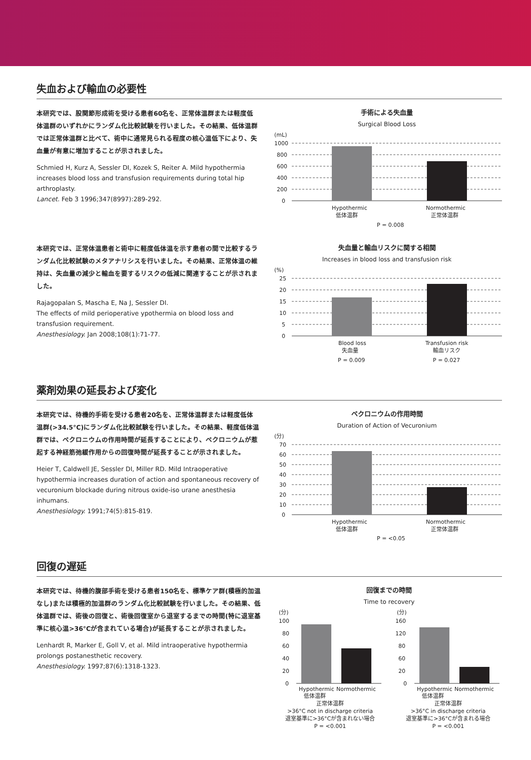失血および輸血の必要性
本研究では、股関節形成術を受ける患者60名を、正常体温群または軽度低体温群のいずれかにランダム化比較試験を行いました。その結果、低体温群では正常体温群と比べて、術中に通常見られる程度の核心温低下により、失血量が有意に増加することが示されました。
Schmied H, Kurz A, Sessler DI, Kozek S, Reiter A. Mild hypothermia increases blood loss and transfusion requirements during total hip arthroplasty.
Lancet. Feb 3 1996;347(8997):289-292.
手術による失血量
Surgical Blood Loss
(mL)
1000
800
600
400
200
0
Hypothermic
低体温群
Normothermic
正常体温群
P = 0.008
本研究では、正常体温患者と術中に軽度低体温を示す患者の間で比較するランダム化比較試験のメタアナリシスを行いました。その結果、正常体温の維持は、失血量の減少と輸血を要するリスクの低減に関連することが示されました。
Rajagopalan S, Mascha E, Na J, Sessler DI.
The effects of mild perioperative ypothermia on blood loss and transfusion requirement.
Anesthesiology. Jan 2008;108(1):71-77.
失血量と輸血リスクに関する相関
Increases in blood loss and transfusion risk
(%)
25
20
15
10
5
0
Blood loss
失血量
Transfusion risk
輸血リスク
P = 0.009
P = 0.027
薬剤効果の延長および変化
本研究では、待機的手術を受ける患者20名を、正常体温群または軽度低体温群(>34.5°C)にランダム化比較試験を行いました。その結果、軽度低体温群では、ベクロニウムの作用時間が延長することにより、ベクロニウムが惹起する神経筋弛緩作用からの回復時間が延長することが示されました。
Heier T, Caldwell JE, Sessler DI, Miller RD. Mild Intraoperative hypothermia increases duration of action and spontaneous recovery of vecuronium blockade during nitrous oxide-iso urane anesthesia inhumans.
Anesthesiology. 1991;74(5):815-819.
ベクロニウムの作用時間
Duration of Action of Vecuronium
(分)
70
60
50
40
30
20
10
0
Hypothermic
低体温群
Normothermic
正常体温群
P = <0.05
回復の遅延
本研究では、待機的腹部手術を受ける患者150名を、標準ケア群(積極的加温なし)または積極的加温群のランダム化比較試験を行いました。その結果、低体温群では、術後の回復と、術後回復室から退室するまでの時間(特に退室基準に核心温>36°Cが含まれている場合)が延長することが示されました。
Lenhardt R, Marker E, Goll V, et al. Mild intraoperative hypothermia prolongs postanesthetic recovery.
Anesthesiology. 1997;87(6):1318-1323.
回復までの時間
Time to recovery
(分)
100
80
60
40
20
0
Hypothermic
低体温群
Normothermic
正常体温群
>36°C not in discharge criteria
退室基準に>36°Cが含まれない場合
P = <0.001
(分)
160
120
80
60
20
0
Hypothermic
低体温群
Normothermic
正常体温群
>36°C in discharge criteria
退室基準に>36°Cが含まれる場合
P = <0.001